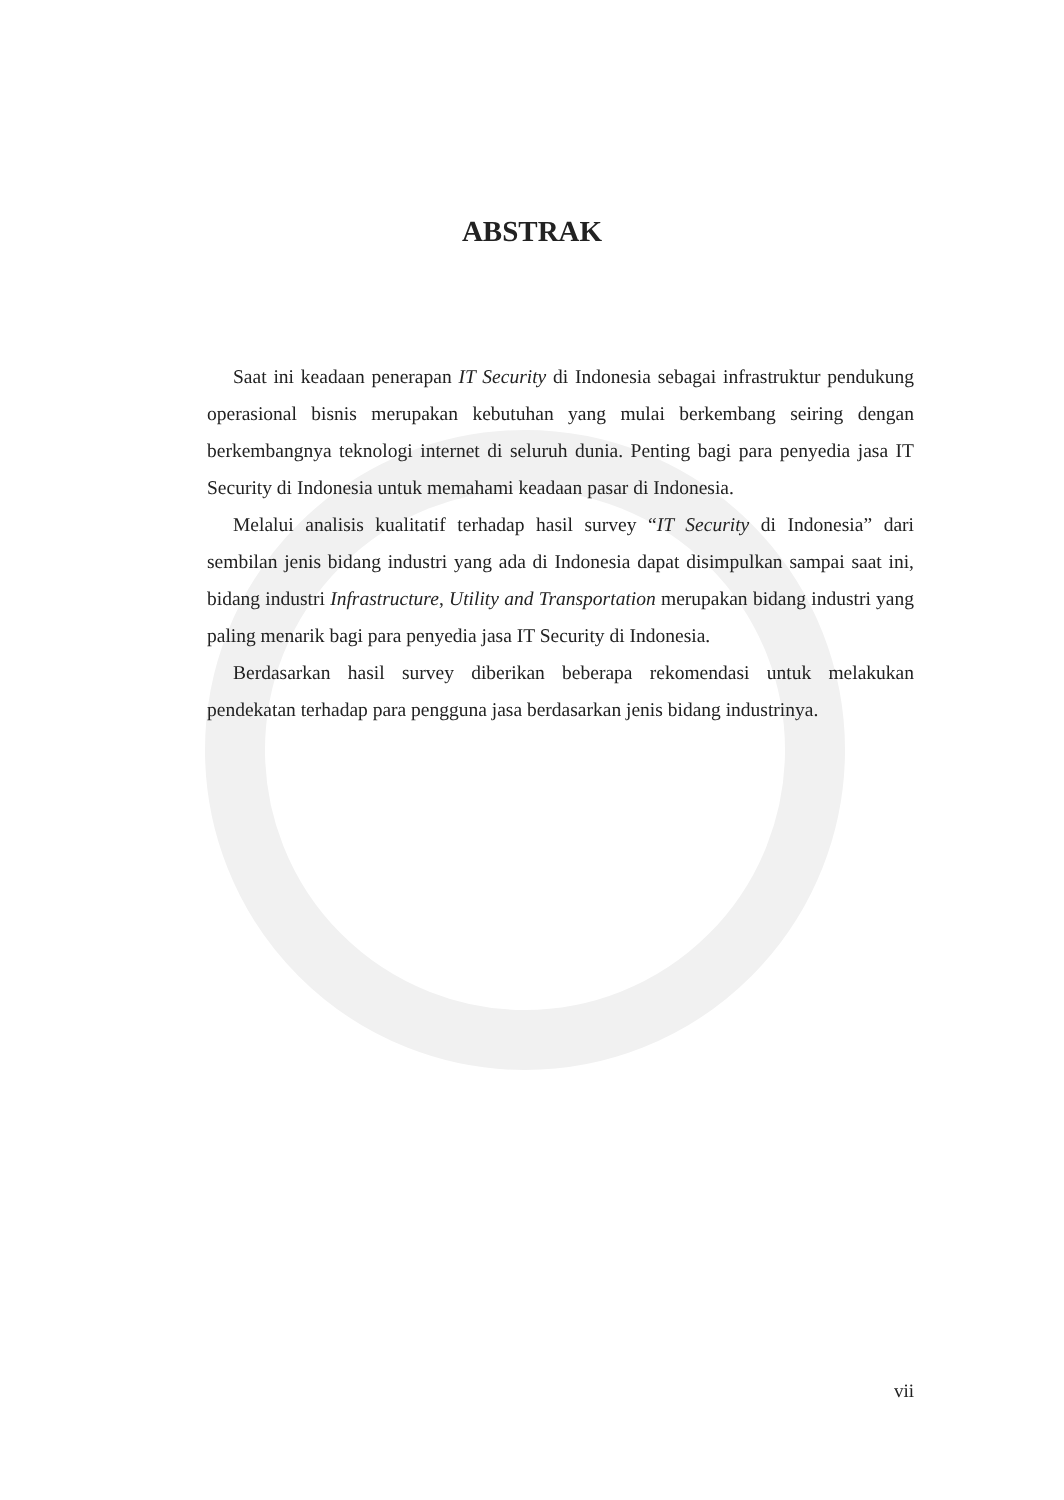ABSTRAK
Saat ini keadaan penerapan IT Security di Indonesia sebagai infrastruktur pendukung operasional bisnis merupakan kebutuhan yang mulai berkembang seiring dengan berkembangnya teknologi internet di seluruh dunia. Penting bagi para penyedia jasa IT Security di Indonesia untuk memahami keadaan pasar di Indonesia.
Melalui analisis kualitatif terhadap hasil survey “IT Security di Indonesia” dari sembilan jenis bidang industri yang ada di Indonesia dapat disimpulkan sampai saat ini, bidang industri Infrastructure, Utility and Transportation merupakan bidang industri yang paling menarik bagi para penyedia jasa IT Security di Indonesia.
Berdasarkan hasil survey diberikan beberapa rekomendasi untuk melakukan pendekatan terhadap para pengguna jasa berdasarkan jenis bidang industrinya.
vii